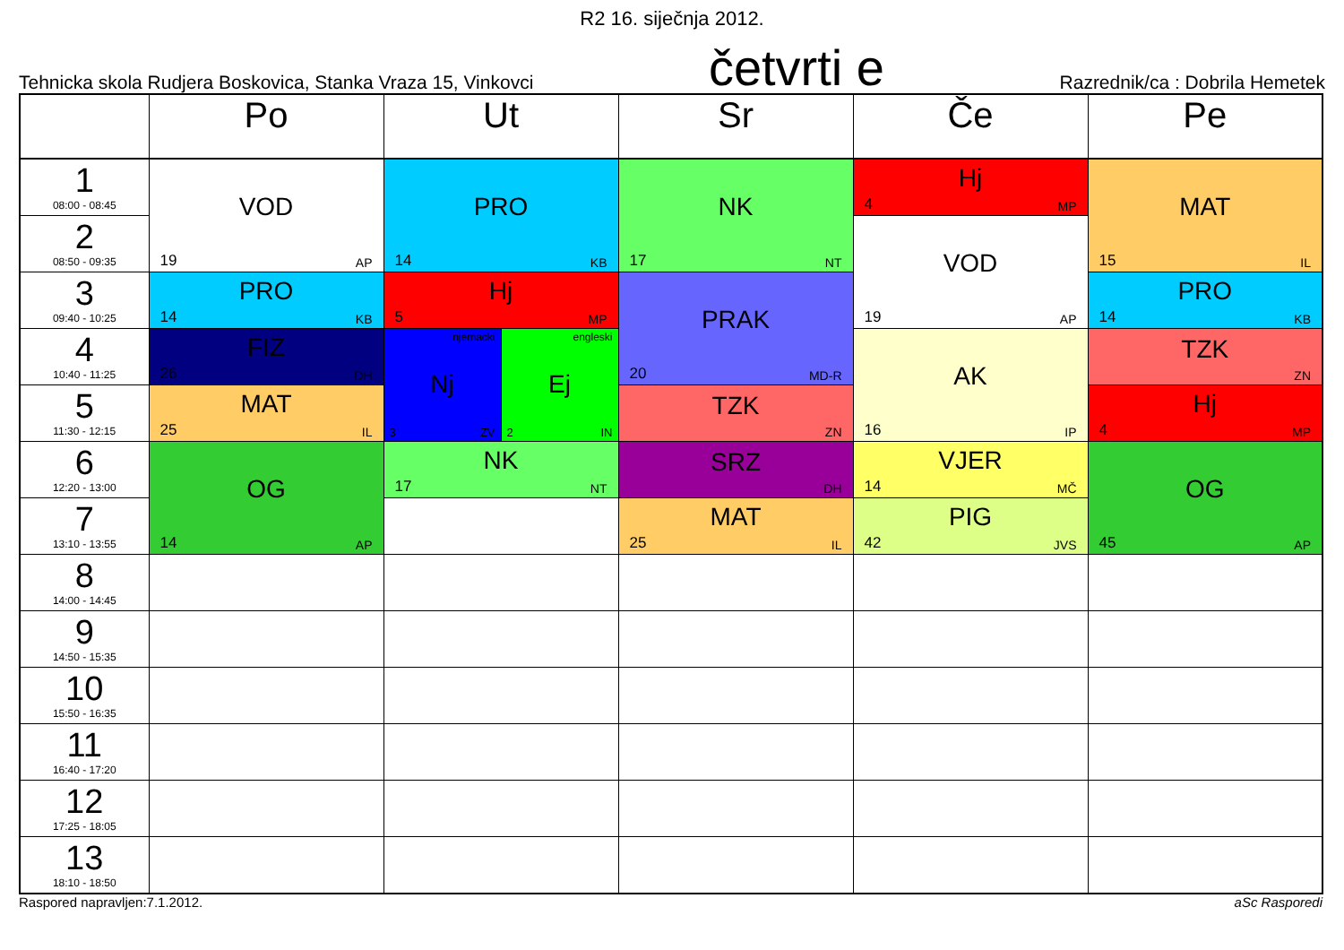R2 16. siječnja 2012.
Tehnicka skola Rudjera Boskovica, Stanka Vraza 15, Vinkovci četvrti e Razrednik/ca : Dobrila Hemetek
| | Po | Ut | Sr | Če | Pe |
| --- | --- | --- | --- | --- | --- |
| 1 08:00 - 08:45 | VOD 19 AP | PRO 14 KB | NK 17 NT | Hj 4 MP | MAT 15 IL |
| 2 08:50 - 09:35 | | | | VOD 19 AP | |
| 3 09:40 - 10:25 | PRO 14 KB | Hj 5 MP | PRAK 20 MD-R | | PRO 14 KB |
| 4 10:40 - 11:25 | FIZ 26 DH | njemacki Nj 3 ZV engleski Ej 2 IN | | AK 16 IP | TZK ZN |
| 5 11:30 - 12:15 | MAT 25 IL | | TZK ZN | | Hj 4 MP |
| 6 12:20 - 13:00 | OG 14 AP | NK 17 NT | SRZ DH | VJER 14 MČ | OG 45 AP |
| 7 13:10 - 13:55 | | | MAT 25 IL | PIG 42 JVS | |
| 8 14:00 - 14:45 | | | | | |
| 9 14:50 - 15:35 | | | | | |
| 10 15:50 - 16:35 | | | | | |
| 11 16:40 - 17:20 | | | | | |
| 12 17:25 - 18:05 | | | | | |
| 13 18:10 - 18:50 | | | | | |
Raspored napravljen:7.1.2012. aSc Rasporedi